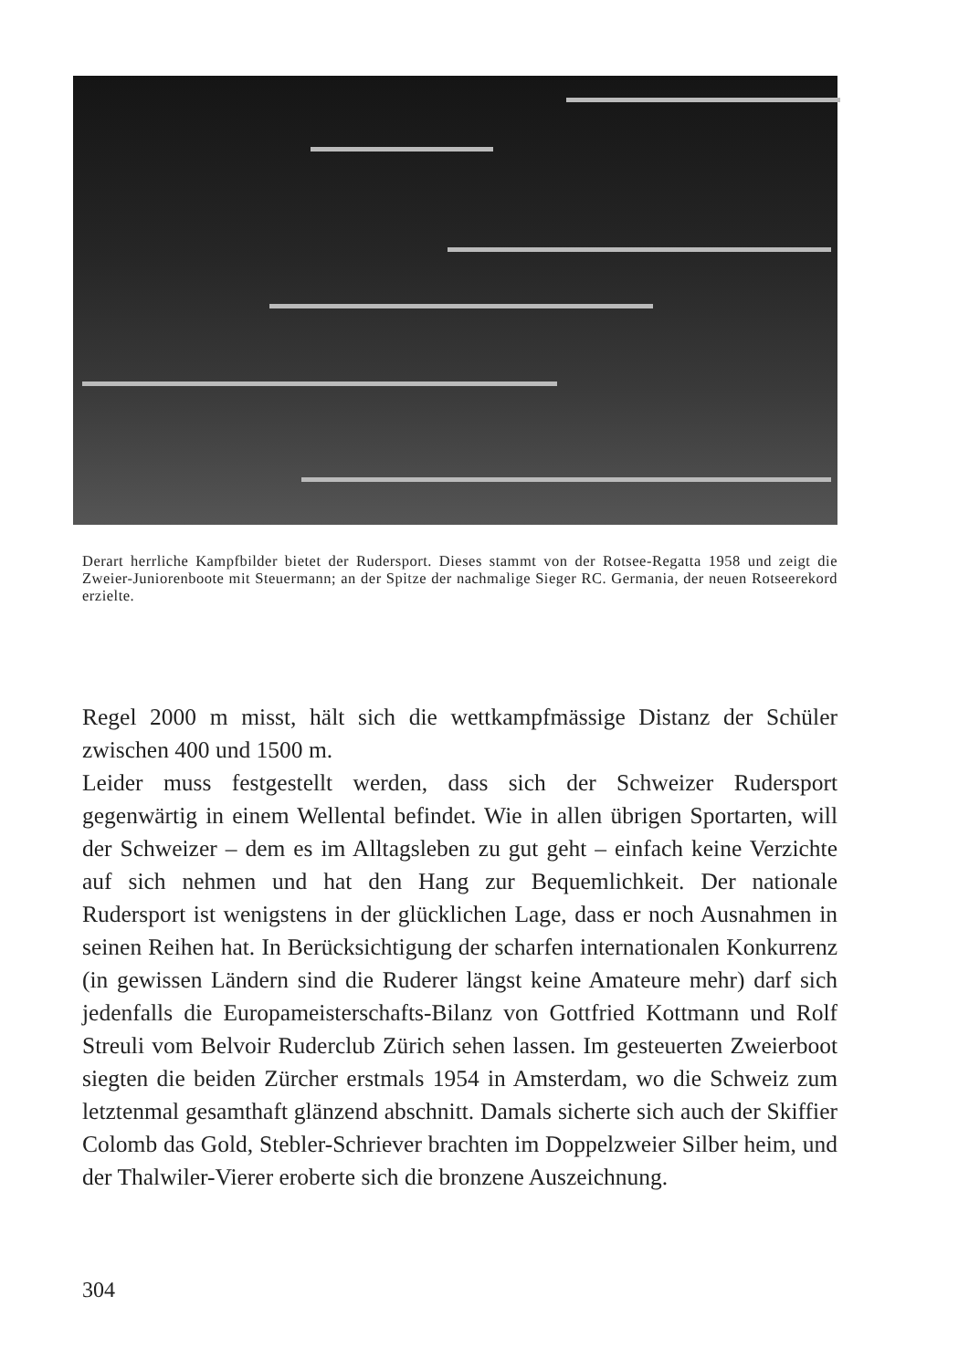Derart herrliche Kampfbilder bietet der Rudersport. Dieses stammt von der Rotsee-Regatta 1958 und zeigt die Zweier-Juniorenboote mit Steuermann; an der Spitze der nachmalige Sieger RC. Germania, der neuen Rotseerekord erzielte.
Regel 2000 m misst, hält sich die wettkampfmässige Distanz der Schüler zwischen 400 und 1500 m.
Leider muss festgestellt werden, dass sich der Schweizer Rudersport gegenwärtig in einem Wellental befindet. Wie in allen übrigen Sportarten, will der Schweizer – dem es im Alltagsleben zu gut geht – einfach keine Verzichte auf sich nehmen und hat den Hang zur Bequemlichkeit. Der nationale Rudersport ist wenigstens in der glücklichen Lage, dass er noch Ausnahmen in seinen Reihen hat. In Berücksichtigung der scharfen internationalen Konkurrenz (in gewissen Ländern sind die Ruderer längst keine Amateure mehr) darf sich jedenfalls die Europameisterschafts-Bilanz von Gottfried Kottmann und Rolf Streuli vom Belvoir Ruderclub Zürich sehen lassen. Im gesteuerten Zweierboot siegten die beiden Zürcher erstmals 1954 in Amsterdam, wo die Schweiz zum letztenmal gesamthaft glänzend abschnitt. Damals sicherte sich auch der Skiffier Colomb das Gold, Stebler-Schriever brachten im Doppelzweier Silber heim, und der Thalwiler-Vierer eroberte sich die bronzene Auszeichnung.
304